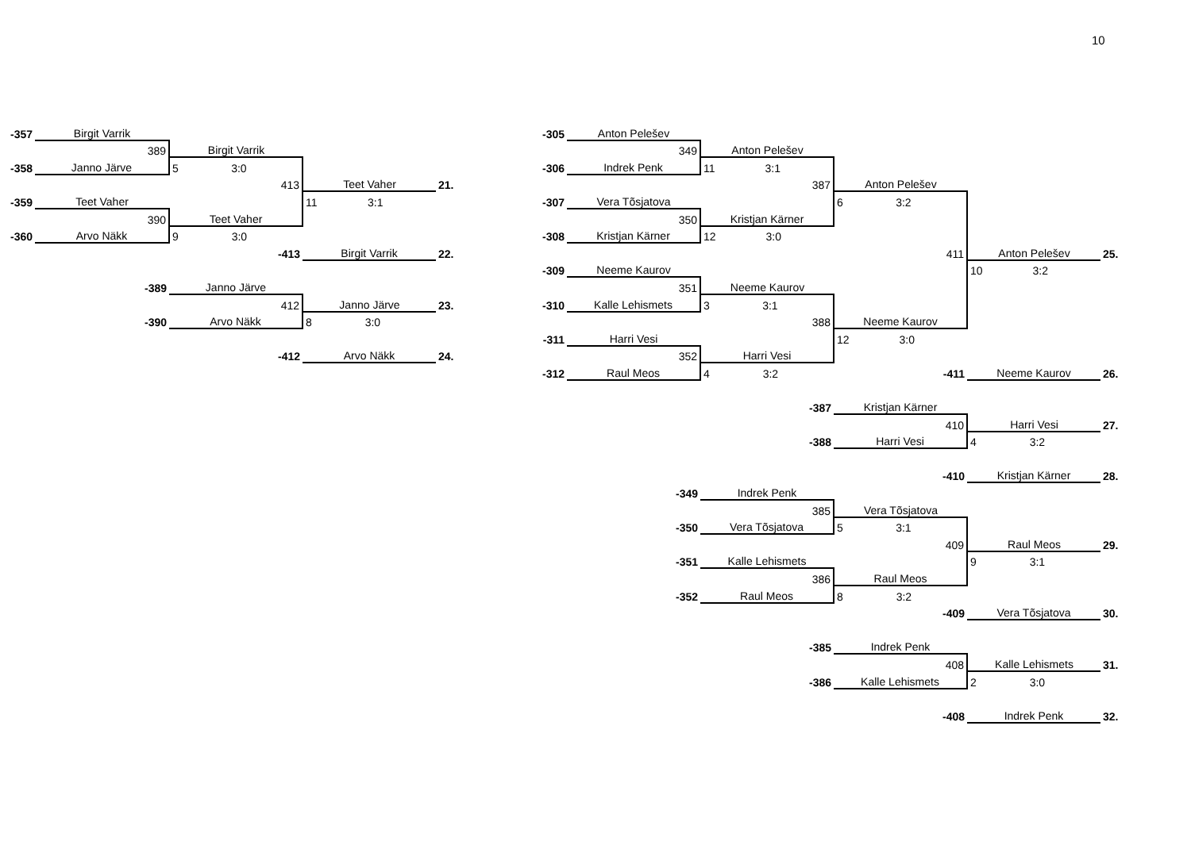10
| -357 | Birgit Varrik | | | | -305 | Anton Pelešev | | | | |
| | 389 | Birgit Varrik | | | | 349 | Anton Pelešev | | | |
| -358 | Janno Järve | 5 3:0 | | | -306 | Indrek Penk | 11 3:1 | | | |
| | | 413 | Teet Vaher | 21. | | | 387 | Anton Pelešev | | |
| -359 | Teet Vaher | | 11 3:1 | | -307 | Vera Tõsjatova | | 6 3:2 | | |
| | 390 | Teet Vaher | | | | 350 | Kristjan Kärner | | | |
| -360 | Arvo Näkk | 9 3:0 | | | -308 | Kristjan Kärner | 12 3:0 | | | |
| | | -413 | Birgit Varrik | 22. | | | | 411 | Anton Pelešev | 25. |
| | | | | | -309 | Neeme Kaurov | | | 10 3:2 | |
| | -389 | Janno Järve | | | | 351 | Neeme Kaurov | | | |
| | | 412 | Janno Järve | 23. | -310 | Kalle Lehismets | 3 3:1 | | | |
| | -390 | Arvo Näkk | 8 3:0 | | | | 388 | Neeme Kaurov | | |
| | | | | | -311 | Harri Vesi | | 12 3:0 | | |
| | | -412 | Arvo Näkk | 24. | | 352 | Harri Vesi | | | |
| | | | | | -312 | Raul Meos | 4 3:2 | -411 | Neeme Kaurov | 26. |
| | | | | | | | -387 | Kristjan Kärner | | |
| | | | | | | | | 410 | Harri Vesi | 27. |
| | | | | | | | -388 | Harri Vesi | 4 3:2 | |
| | | | | | | | | -410 | Kristjan Kärner | 28. |
| | | | | | | -349 | Indrek Penk | | | |
| | | | | | | | 385 | Vera Tõsjatova | | |
| | | | | | | -350 | Vera Tõsjatova | 5 3:1 | | |
| | | | | | | | | 409 | Raul Meos | 29. |
| | | | | | | -351 | Kalle Lehismets | | 9 3:1 | |
| | | | | | | | 386 | Raul Meos | | |
| | | | | | | -352 | Raul Meos | 8 3:2 | | |
| | | | | | | | | -409 | Vera Tõsjatova | 30. |
| | | | | | | | -385 | Indrek Penk | | |
| | | | | | | | | 408 | Kalle Lehismets | 31. |
| | | | | | | | -386 | Kalle Lehismets | 2 3:0 | |
| | | | | | | | | -408 | Indrek Penk | 32. |